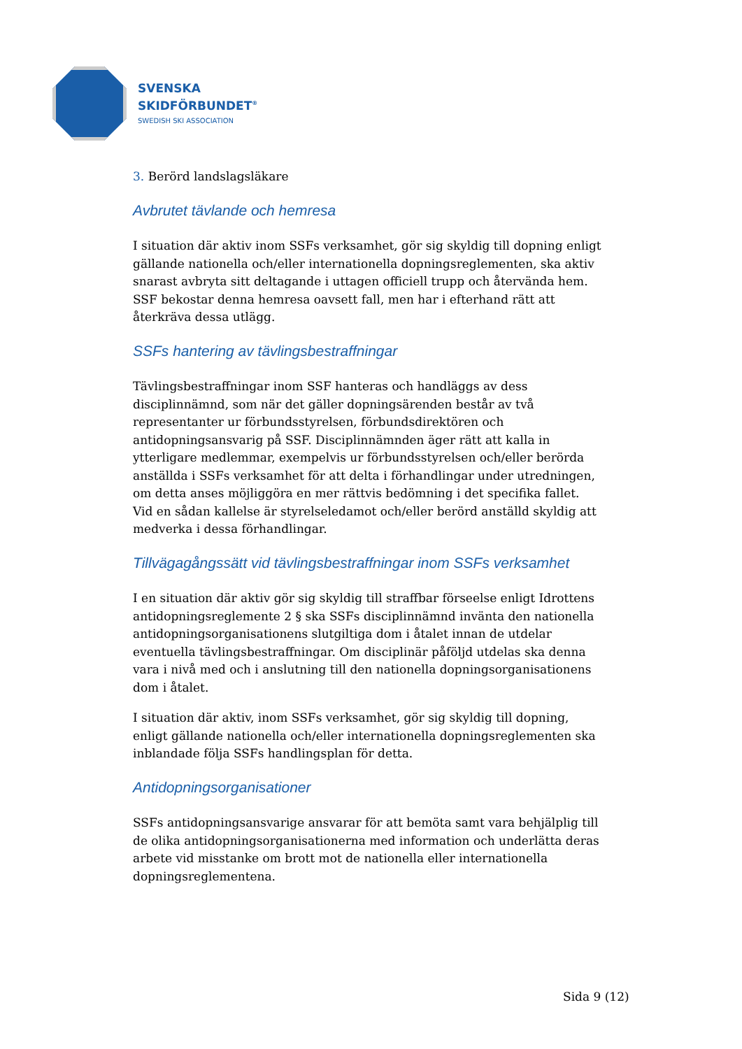SVENSKA
SKIDFÖRBUNDET<sup>®</sup>
SWEDISH SKI ASSOCIATION
3. Berörd landslagsläkare
Avbrutet tävlande och hemresa
I situation där aktiv inom SSFs verksamhet, gör sig skyldig till dopning enligt gällande nationella och/eller internationella dopningsreglementen, ska aktiv snarast avbryta sitt deltagande i uttagen officiell trupp och återvända hem. SSF bekostar denna hemresa oavsett fall, men har i efterhand rätt att återkräva dessa utlägg.
SSFs hantering av tävlingsbestraffningar
Tävlingsbestraffningar inom SSF hanteras och handläggs av dess disciplinnämnd, som när det gäller dopningsärenden består av två representanter ur förbundsstyrelsen, förbundsdirektören och antidopningsansvarig på SSF. Disciplinnämnden äger rätt att kalla in ytterligare medlemmar, exempelvis ur förbundsstyrelsen och/eller berörda anställda i SSFs verksamhet för att delta i förhandlingar under utredningen, om detta anses möjliggöra en mer rättvis bedömning i det specifika fallet. Vid en sådan kallelse är styrelseledamot och/eller berörd anställd skyldig att medverka i dessa förhandlingar.
Tillvägagångssätt vid tävlingsbestraffningar inom SSFs verksamhet
I en situation där aktiv gör sig skyldig till straffbar förseelse enligt Idrottens antidopningsreglemente 2 § ska SSFs disciplinnämnd invänta den nationella antidopningsorganisationens slutgiltiga dom i åtalet innan de utdelar eventuella tävlingsbestraffningar. Om disciplinär påföljd utdelas ska denna vara i nivå med och i anslutning till den nationella dopningsorganisationens dom i åtalet.
I situation där aktiv, inom SSFs verksamhet, gör sig skyldig till dopning, enligt gällande nationella och/eller internationella dopningsreglementen ska inblandade följa SSFs handlingsplan för detta.
Antidopningsorganisationer
SSFs antidopningsansvarige ansvarar för att bemöta samt vara behjälplig till de olika antidopningsorganisationerna med information och underlätta deras arbete vid misstanke om brott mot de nationella eller internationella dopningsreglementena.
Sida 9 (12)